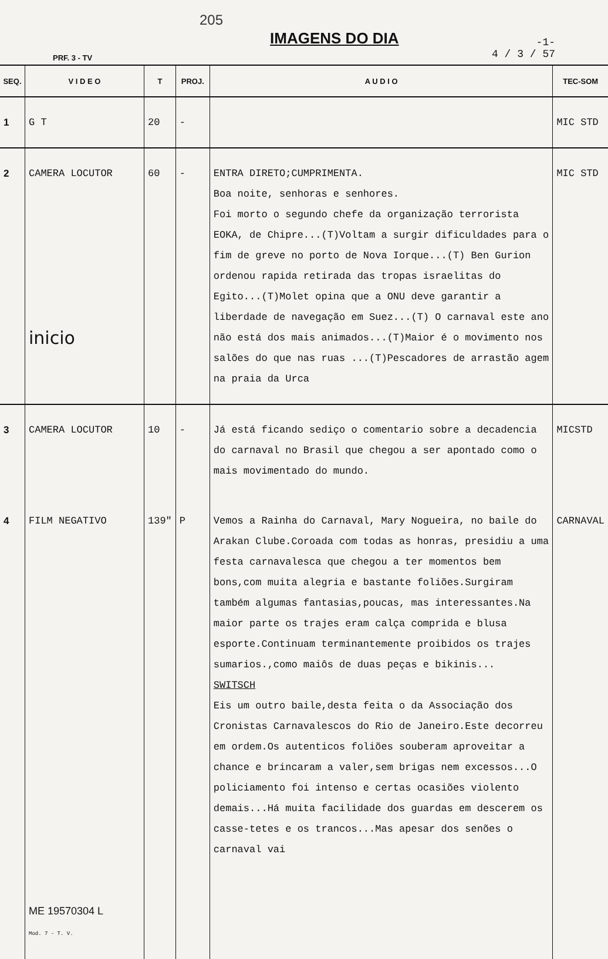PRF. 3 - TV
205
IMAGENS DO DIA
-1-
4 / 3 / 57
| SEQ. | V I D E O | T | PROJ. | A U D I O | TEC-SOM |
| --- | --- | --- | --- | --- | --- |
| 1 | G T | 20 | - | | MIC STD |
| 2 | CAMERA LOCUTOR inicio | 60 | - | ENTRA DIRETO;CUMPRIMENTA. Boa noite, senhoras e senhores. Foi morto o segundo chefe da organização terrorista EOKA, de Chipre...(T)Voltam a surgir dificuldades para o fim de greve no porto de Nova Iorque...(T) Ben Gurion ordenou rapida retirada das tropas israelitas do Egito...(T)Molet opina que a ONU deve garantir a liberdade de navegação em Suez...(T) O carnaval este ano não está dos mais animados...(T)Maior é o movimento nos salões do que nas ruas ...(T)Pescadores de arrastão agem na praia da Urca | MIC STD |
| 3 | CAMERA LOCUTOR | 10 | - | Já está ficando sediço o comentario sobre a decadencia do carnaval no Brasil que chegou a ser apontado como o mais movimentado do mundo. | MICSTD |
| 4 | FILM NEGATIVO ME 19570304 L Mod. 7 - T. V. | 139" | P | Vemos a Rainha do Carnaval, Mary Nogueira, no baile do Arakan Clube.Coroada com todas as honras, presidiu a uma festa carnavalesca que chegou a ter momentos bem bons,com muita alegria e bastante foliões.Surgiram também algumas fantasias,poucas, mas interessantes.Na maior parte os trajes eram calça comprida e blusa esporte.Continuam terminantemente proibidos os trajes sumarios.,como maiôs de duas peças e bikinis... SWITSCH Eis um outro baile,desta feita o da Associação dos Cronistas Carnavalescos do Rio de Janeiro.Este decorreu em ordem.Os autenticos foliões souberam aproveitar a chance e brincaram a valer,sem brigas nem excessos...O policiamento foi intenso e certas ocasiões violento demais...Há muita facilidade dos guardas em descerem os casse-tetes e os trancos...Mas apesar dos senões o carnaval vai | CARNAVAL |